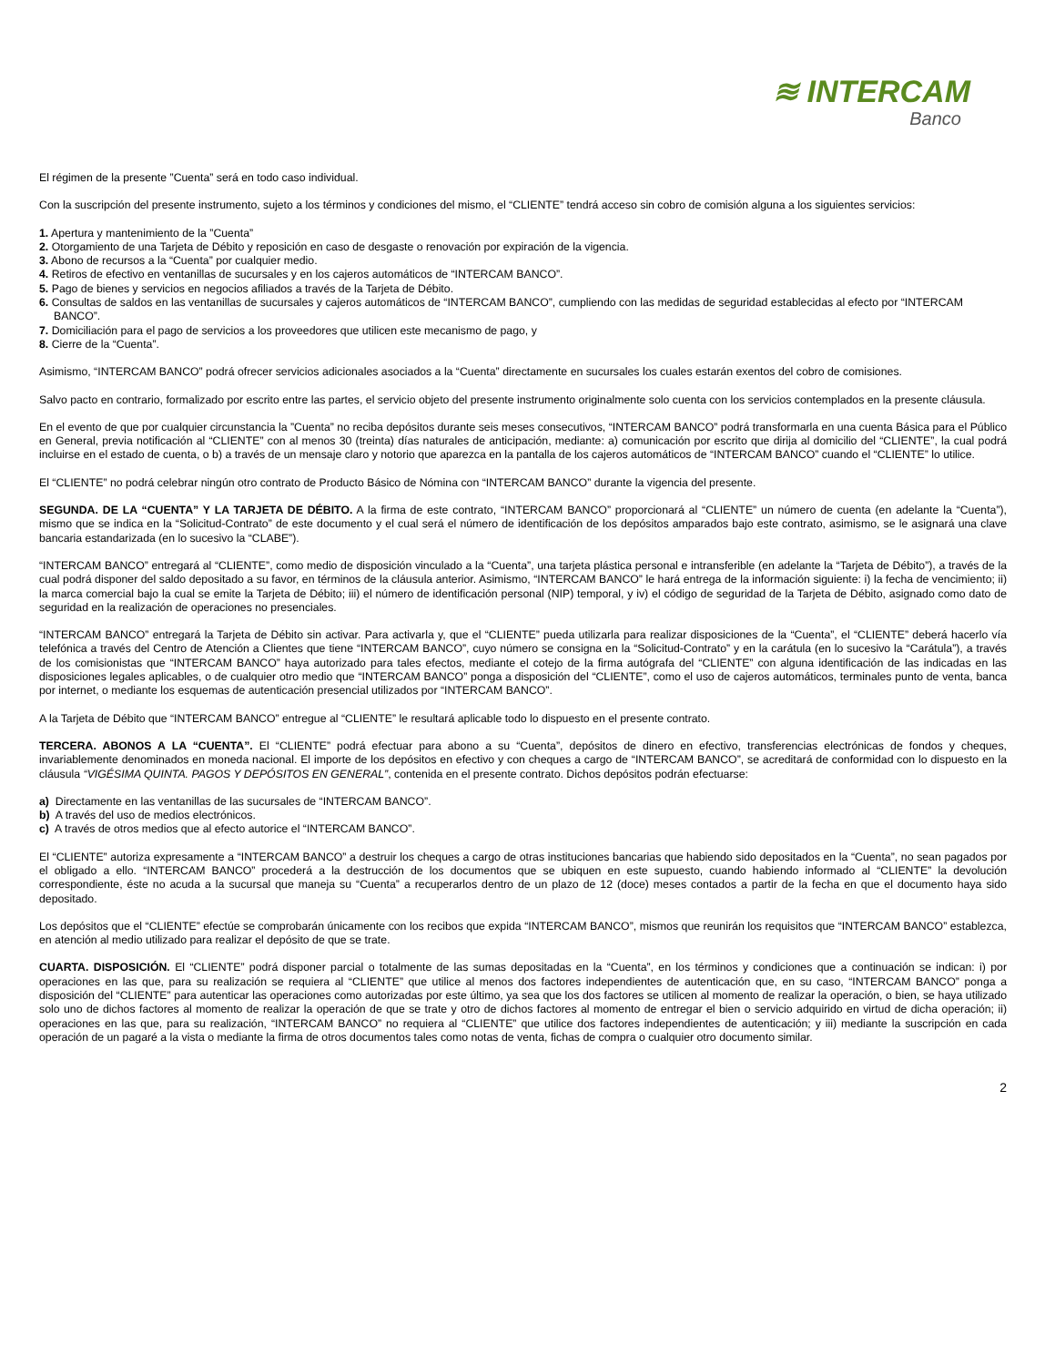≋ INTERCAM
Banco
El régimen de la presente ”Cuenta” será en todo caso individual.
Con la suscripción del presente instrumento, sujeto a los términos y condiciones del mismo, el “CLIENTE” tendrá acceso sin cobro de comisión alguna a los siguientes servicios:
1. Apertura y mantenimiento de la ”Cuenta”
2. Otorgamiento de una Tarjeta de Débito y reposición en caso de desgaste o renovación por expiración de la vigencia.
3. Abono de recursos a la “Cuenta” por cualquier medio.
4. Retiros de efectivo en ventanillas de sucursales y en los cajeros automáticos de “INTERCAM BANCO”.
5. Pago de bienes y servicios en negocios afiliados a través de la Tarjeta de Débito.
6. Consultas de saldos en las ventanillas de sucursales y cajeros automáticos de “INTERCAM BANCO”, cumpliendo con las medidas de seguridad establecidas al efecto por “INTERCAM BANCO”.
7. Domiciliación para el pago de servicios a los proveedores que utilicen este mecanismo de pago, y
8. Cierre de la “Cuenta”.
Asimismo, “INTERCAM BANCO” podrá ofrecer servicios adicionales asociados a la “Cuenta” directamente en sucursales los cuales estarán exentos del cobro de comisiones.
Salvo pacto en contrario, formalizado por escrito entre las partes, el servicio objeto del presente instrumento originalmente solo cuenta con los servicios contemplados en la presente cláusula.
En el evento de que por cualquier circunstancia la ”Cuenta” no reciba depósitos durante seis meses consecutivos, “INTERCAM BANCO” podrá transformarla en una cuenta Básica para el Público en General, previa notificación al “CLIENTE” con al menos 30 (treinta) días naturales de anticipación, mediante: a) comunicación por escrito que dirija al domicilio del “CLIENTE”, la cual podrá incluirse en el estado de cuenta, o b) a través de un mensaje claro y notorio que aparezca en la pantalla de los cajeros automáticos de “INTERCAM BANCO” cuando el “CLIENTE” lo utilice.
El “CLIENTE” no podrá celebrar ningún otro contrato de Producto Básico de Nómina con “INTERCAM BANCO” durante la vigencia del presente.
SEGUNDA. DE LA “CUENTA” Y LA TARJETA DE DÉBITO. A la firma de este contrato, “INTERCAM BANCO” proporcionará al “CLIENTE” un número de cuenta (en adelante la “Cuenta”), mismo que se indica en la “Solicitud-Contrato” de este documento y el cual será el número de identificación de los depósitos amparados bajo este contrato, asimismo, se le asignará una clave bancaria estandarizada (en lo sucesivo la “CLABE”).
“INTERCAM BANCO” entregará al “CLIENTE”, como medio de disposición vinculado a la “Cuenta”, una tarjeta plástica personal e intransferible (en adelante la “Tarjeta de Débito”), a través de la cual podrá disponer del saldo depositado a su favor, en términos de la cláusula anterior. Asimismo, “INTERCAM BANCO” le hará entrega de la información siguiente: i) la fecha de vencimiento; ii) la marca comercial bajo la cual se emite la Tarjeta de Débito; iii) el número de identificación personal (NIP) temporal, y iv) el código de seguridad de la Tarjeta de Débito, asignado como dato de seguridad en la realización de operaciones no presenciales.
“INTERCAM BANCO” entregará la Tarjeta de Débito sin activar. Para activarla y, que el “CLIENTE” pueda utilizarla para realizar disposiciones de la “Cuenta”, el “CLIENTE” deberá hacerlo vía telefónica a través del Centro de Atención a Clientes que tiene “INTERCAM BANCO”, cuyo número se consigna en la “Solicitud-Contrato” y en la carátula (en lo sucesivo la “Carátula”), a través de los comisionistas que “INTERCAM BANCO” haya autorizado para tales efectos, mediante el cotejo de la firma autógrafa del “CLIENTE” con alguna identificación de las indicadas en las disposiciones legales aplicables, o de cualquier otro medio que “INTERCAM BANCO” ponga a disposición del “CLIENTE”, como el uso de cajeros automáticos, terminales punto de venta, banca por internet, o mediante los esquemas de autenticación presencial utilizados por “INTERCAM BANCO”.
A la Tarjeta de Débito que “INTERCAM BANCO” entregue al “CLIENTE” le resultará aplicable todo lo dispuesto en el presente contrato.
TERCERA. ABONOS A LA “CUENTA”. El “CLIENTE” podrá efectuar para abono a su “Cuenta”, depósitos de dinero en efectivo, transferencias electrónicas de fondos y cheques, invariablemente denominados en moneda nacional. El importe de los depósitos en efectivo y con cheques a cargo de “INTERCAM BANCO”, se acreditará de conformidad con lo dispuesto en la cláusula “VIGÉSIMA QUINTA. PAGOS Y DEPÓSITOS EN GENERAL”, contenida en el presente contrato. Dichos depósitos podrán efectuarse:
a) Directamente en las ventanillas de las sucursales de “INTERCAM BANCO”.
b) A través del uso de medios electrónicos.
c) A través de otros medios que al efecto autorice el “INTERCAM BANCO”.
El “CLIENTE” autoriza expresamente a “INTERCAM BANCO” a destruir los cheques a cargo de otras instituciones bancarias que habiendo sido depositados en la “Cuenta”, no sean pagados por el obligado a ello. “INTERCAM BANCO” procederá a la destrucción de los documentos que se ubiquen en este supuesto, cuando habiendo informado al “CLIENTE” la devolución correspondiente, éste no acuda a la sucursal que maneja su “Cuenta” a recuperarlos dentro de un plazo de 12 (doce) meses contados a partir de la fecha en que el documento haya sido depositado.
Los depósitos que el “CLIENTE” efectúe se comprobarán únicamente con los recibos que expida “INTERCAM BANCO”, mismos que reunirán los requisitos que “INTERCAM BANCO” establezca, en atención al medio utilizado para realizar el depósito de que se trate.
CUARTA. DISPOSICIÓN. El “CLIENTE” podrá disponer parcial o totalmente de las sumas depositadas en la “Cuenta”, en los términos y condiciones que a continuación se indican: i) por operaciones en las que, para su realización se requiera al “CLIENTE” que utilice al menos dos factores independientes de autenticación que, en su caso, “INTERCAM BANCO” ponga a disposición del “CLIENTE” para autenticar las operaciones como autorizadas por este último, ya sea que los dos factores se utilicen al momento de realizar la operación, o bien, se haya utilizado solo uno de dichos factores al momento de realizar la operación de que se trate y otro de dichos factores al momento de entregar el bien o servicio adquirido en virtud de dicha operación; ii) operaciones en las que, para su realización, “INTERCAM BANCO” no requiera al “CLIENTE” que utilice dos factores independientes de autenticación; y iii) mediante la suscripción en cada operación de un pagaré a la vista o mediante la firma de otros documentos tales como notas de venta, fichas de compra o cualquier otro documento similar.
2